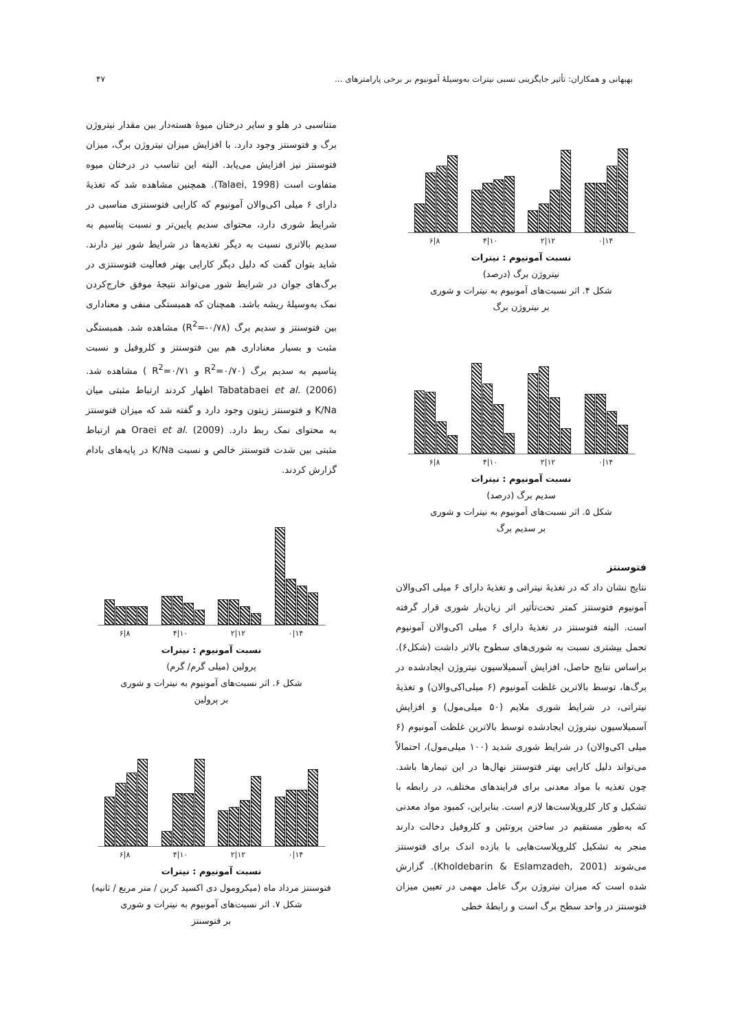بهبهانی و همکاران: تأثیر جایگزینی نسبی نیترات به‌وسیلهٔ آمونیوم بر برخی پارامترهای ... ۴۷
۱۴|۰ ۱۲|۲ ۱۰|۴ ۸|۶
نسبت آمونیوم : نیترات
نیتروژن برگ (درصد)
شکل ۴. اثر نسبت‌های آمونیوم به نیترات و شوری
بر نیتروژن برگ
۱۴|۰ ۱۲|۲ ۱۰|۴ ۸|۶
نسبت آمونیوم : نیترات
سدیم برگ (درصد)
شکل ۵. اثر نسبت‌های آمونیوم به نیترات و شوری
بر سدیم برگ
فتوسنتز
نتایج نشان داد که در تغذیهٔ نیتراتی و تغذیهٔ دارای ۶ میلی اکی‌والان آمونیوم فتوسنتز کمتر تحت‌تأثیر اثر زیان‌بار شوری قرار گرفته است. البته فتوسنتز در تغذیهٔ دارای ۶ میلی اکی‌والان آمونیوم تحمل بیشتری نسبت به شوری‌های سطوح بالاتر داشت (شکل۶). براساس نتایج حاصل، افزایش آسمیلاسیون نیتروژن ایجادشده در برگ‌ها، توسط بالاترین غلظت آمونیوم (۶ میلی‌اکی‌والان) و تغذیهٔ نیتراتی، در شرایط شوری ملایم (۵۰ میلی‌مول) و افزایش آسمیلاسیون نیتروژن ایجادشده توسط بالاترین غلظت آمونیوم (۶ میلی اکی‌والان) در شرایط شوری شدید (۱۰۰ میلی‌مول)، احتمالاً می‌تواند دلیل کارایی بهتر فتوسنتز نهال‌ها در این تیمارها باشد. چون تغذیه با مواد معدنی برای فرایندهای مختلف، در رابطه با تشکیل و کار کلروپلاست‌ها لازم است. بنابراین، کمبود مواد معدنی که به‌طور مستقیم در ساختن پروتئین و کلروفیل دخالت دارند منجر به تشکیل کلروپلاست‌هایی با بازده اندک برای فتوسنتز می‌شوند (Kholdebarin & Eslamzadeh, 2001). گزارش شده است که میزان نیتروژن برگ عامل مهمی در تعیین میزان فتوسنتز در واحد سطح برگ است و رابطهٔ خطی
متناسبی در هلو و سایر درختان میوهٔ هسته‌دار بین مقدار نیتروژن برگ و فتوسنتز وجود دارد. با افزایش میزان نیتروژن برگ، میزان فتوسنتز نیز افزایش می‌یابد. البته این تناسب در درختان میوه متفاوت است (Talaei, 1998). همچنین مشاهده شد که تغذیهٔ دارای ۶ میلی اکی‌والان آمونیوم که کارایی فتوسنتزی مناسبی در شرایط شوری دارد، محتوای سدیم پایین‌تر و نسبت پتاسیم به سدیم بالاتری نسبت به دیگر تغذیه‌ها در شرایط شور نیز دارند. شاید بتوان گفت که دلیل دیگر کارایی بهتر فعالیت فتوسنتزی در برگ‌های جوان در شرایط شور می‌تواند نتیجهٔ موفق خارج‌کردن نمک به‌وسیلهٔ ریشه باشد. همچنان که همبستگی منفی و معناداری بین فتوسنتز و سدیم برگ (R<sup>2</sup>=-۰/۷۸) مشاهده شد. همبستگی مثبت و بسیار معناداری هم بین فتوسنتز و کلروفیل و نسبت پتاسیم به سدیم برگ (R<sup>2</sup>=۰/۷۰ و R<sup>2</sup>=۰/۷۱ ) مشاهده شد. Tabatabaei et al. (2006) اظهار کردند ارتباط مثبتی میان K/Na و فتوسنتز زیتون وجود دارد و گفته شد که میزان فتوسنتز به محتوای نمک ربط دارد. Oraei et al. (2009) هم ارتباط مثبتی بین شدت فتوسنتز خالص و نسبت K/Na در پایه‌های بادام گزارش کردند.
۱۴|۰ ۱۲|۲ ۱۰|۴ ۸|۶
نسبت آمونیوم : نیترات
پرولین (میلی گرم/ گرم)
شکل ۶. اثر نسبت‌های آمونیوم به نیترات و شوری
بر پرولین
۱۴|۰ ۱۲|۲ ۱۰|۴ ۸|۶
نسبت آمونیوم : نیترات
فتوسنتز مرداد ماه (میکرومول دی اکسید کربن / متر مربع / ثانیه)
شکل ۷. اثر نسبت‌های آمونیوم به نیترات و شوری
بر فتوسنتز